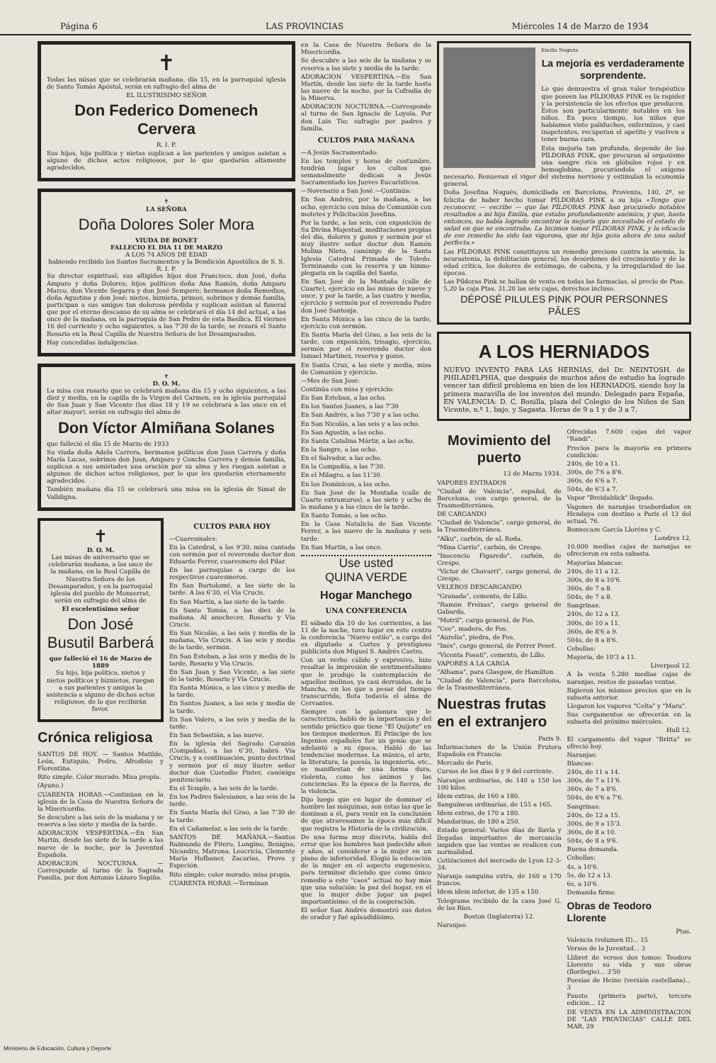Página 6 LAS PROVINCIAS Miércoles 14 de Marzo de 1934
✝
Todas las misas que se celebrarán mañana, día 15, en la parroquial iglesia de Santo Tomás Apóstol, serán en sufragio del alma de
EL ILUSTRISIMO SEÑOR
Don Federico Domenech Cervera
R. I. P.
Sus hijos, hija política y nietas suplican a los parientes y amigos asistan a alguno de dichos actos religiosos, por lo que quedarán altamente agradecidos.
✝
LA SEÑORA
Doña Dolores Soler Mora
VIUDA DE BONET
FALLECIO EL DIA 11 DE MARZO
A LOS 74 AÑOS DE EDAD
habiendo recibido los Santos Sacramentos y la Bendición Apostólica de S. S.
R. I. P.
Su director espiritual; sus afligidos hijos don Francisco, don José, doña Amparo y doña Dolores; hijos políticos doña Ana Ramón, doña Amparo Marco, don Vicente Segarra y don José Sempere; hermanos doña Remedios, doña Agustina y don José; nietos, biznieta, primos, sobrinos y demás familia, participan a sus amigos tan dolorosa pérdida y suplican asistan al funeral que por el eterno descanso de su alma se celebrará el día 14 del actual, a las once de la mañana, en la parroquia de San Pedro de esta Basílica. El viernes 16 del corriente y ocho siguientes, a las 7'30 de la tarde, se rezará el Santo Rosario en la Real Capilla de Nuestra Señora de los Desamparados.
Hay concedidas indulgencias.
✝
D. O. M.
La misa con rosario que se celebrará mañana día 15 y ocho siguientes, a las diez y media, en la capilla de la Virgen del Carmen, en la iglesia parroquial de San Juan y San Vicente (los días 18 y 19 se celebrará a las once en el altar mayor), serán en sufragio del alma de
Don Víctor Almiñana Solanes
que falleció el día 15 de Marzo de 1933
Su viuda doña Adela Carrera, hermanos políticos don Juan Carrera y doña María Lucas, sobrinos don Juan, Amparo y Concha Carrera y demás familia, suplican a sus amistades una oración por su alma y les ruegan asistan a algunos de dichos actos religiosos, por lo que les quedarán eternamente agradecidos.
También mañana día 15 se celebrará una misa en la iglesia de Simat de Valldigna.
✝
D. O. M.
Las misas de aniversario que se celebrarán mañana, a las once de la mañana, en la Real Capilla de Nuestra Señora de los Desamparados, y en la parroquial iglesia del pueblo de Monserrat, serán en sufragio del alma de
El excelentísimo señor
Don José Busutil Barberá
que falleció el 16 de Marzo de 1889
Su hijo, hija política, nietos y nietos políticos y biznietos, ruegan a sus parientes y amigos la asistencia a alguno de dichos actos religiosos, de lo que recibirán favor.
Crónica religiosa
SANTOS DE HOY. — Santos Matilde, León, Eutiquio, Pedro, Afrodisio y Florentina.
Rito simple. Color morado. Misa propia.
(Ayuno.)
CUARENTA HORAS.—Continúan en la iglesia de la Casa de Nuestra Señora de la Misericordia.
Se descubre a las seis de la mañana y se reserva a las siete y media de la tarde.
ADORACION VESPERTINA.—En San Martín, desde las siete de la tarde a las nueve de la noche, por la Juventud Española.
ADORACION NOCTURNA. — Corresponde al turno de la Sagrada Familia, por don Antonio Lázaro Sapiña.
CULTOS PARA HOY
—Cuaresmales:
En la Catedral, a las 9'30, misa cantada con sermón por el reverendo doctor don Eduardo Ferrer, cuaresmero del Pilar.
En las parroquias a cargo de los respectivos cuaresmeros.
En San Bartolomé, a las siete de la tarde. A las 6'30, el Vía Crucis.
En San Martín, a las siete de la tarde.
En Santo Tomás, a las diez de la mañana. Al anochecer, Rosario y Vía Crucis.
En San Nicolás, a las seis y media de la mañana, Vía Crucis. A las seis y media de la tarde, sermón.
En San Esteban, a las seis y media de la tarde, Rosario y Vía Crucis.
En San Juan y San Vicente, a las siete de la tarde, Rosario y Vía Crucis.
En Santa Mónica, a las cinco y media de la tarde.
En Santos Juanes, a las seis y media de la tarde.
En San Valero, a las seis y media de la tarde.
En San Sebastián, a las nueve.
En la iglesia del Sagrado Corazón (Compañía), a las 6'30, habrá Vía Crucis, y a continuación, punto doctrinal y sermón por el muy ilustre señor doctor don Custodio Pinter, canónigo penitenciario.
En el Temple, a las seis de la tarde.
En los Padres Salesianos, a las seis de la tarde.
En Santa María del Grao, a las 7'30 de la tarde.
En el Cañamelar, a las seis de la tarde.
SANTOS DE MAÑANA.—Santos Raimundo de Fitero, Longino, Benigno, Nicandro, Matrona, Leocricia, Clemente María Hofbaner, Zacarías, Provo y Especión.
Rito simple; color morado; misa propia.
CUARENTA HORAS.—Terminan
en la Casa de Nuestra Señora de la Misericordia.
Se descubre a las seis de la mañana y se reserva a las siete y media de la tarde.
ADORACION VESPERTINA.—En San Martín, desde las siete de la tarde hasta las nueve de la noche, por la Cofradía de la Minerva.
ADORACION NOCTURNA.—Corresponde al turno de San Ignacio de Loyola. Por don Luis Tío; sufragio por padres y familia.
CULTOS PARA MAÑANA
—A Jesús Sacramentado:
En los templos y horas de costumbre, tendrán lugar los cultos que semanalmente dedican a Jesús Sacramentado los Jueves Eucarísticos.
—Novenario a San José.—Continúa:
En San Andrés, por la mañana, a las ocho, ejercicio con misa de Comunión con motetes y Felicitación Josefina.
Por la tarde, a las seis, con exposición de Su Divina Majestad, meditaciones propias del día, dolores y gozos y sermón por el muy ilustre señor doctor don Ramón Molina Nieto, canónigo de la Santa Iglesia Catedral Primada de Toledo. Terminando con la reserva y un himno-plegaria en la capilla del Santo.
En San José de la Montaña (calle de Cuarte), ejercicio en las misas de nueve y once, y por la tarde, a las cuatro y media, ejercicio y sermón por el reverendo Padre don José Santonja.
En Santa Mónica a las cinco de la tarde, ejercicio con sermón.
En Santa María del Grao, a las seis de la tarde, con exposición, trisagio, ejercicio, sermón por el reverendo doctor don Ismael Martínez, reserva y gozos.
En Santa Cruz, a las siete y media, misa de Comunión y ejercicio.
—Mes de San José:
Continúa con misa y ejercicio:
En San Esteban, a las ocho.
En los Santos Juanes, a las 7'30
En San Andrés, a las 7'30 y a las ocho.
En San Nicolás, a las seis y a las ocho.
En San Agustín, a las ocho.
En Santa Catalina Mártir, a las ocho.
En la Sangre, a las ocho.
En el Salvador, a las ocho.
En la Compañía, a las 7'30.
En el Milagro, a las 11'30.
En los Dominicos, a las ocho.
En San José de la Montaña (calle de Cuarte extramuros), a las siete y ocho de la mañana y a las cinco de la tarde.
En Santo Tomás, a las ocho.
En la Casa Natalicia de San Vicente Ferrer, a las nueve de la mañana y seis tarde.
En San Martín, a las once.
Use usted
QUINA VERDE
Hogar Manchego
UNA CONFERENCIA
El sábado día 10 de los corrientes, a las 11 de la noche, tuvo lugar en este centro la conferencia "Nuevo estilo", a cargo del ex diputado a Cortes y prestigioso publicista don Miguel S. Andrés Castro.
Con un verbo cálido y expresivo, hizo resaltar la impresión de sentimentalismo que le produjo la contemplación de aquellos molinos, ya casi derruidos, de la Mancha, en los que a pesar del tiempo transcurrido, flota todavía el alma de Cervantes.
Siempre con la galanura que le caracteriza, habló de la importancia y del sentido práctico que tiene "El Quijote" en los tiempos modernos. El Príncipe de los Ingenios españoles fué un genio que se adelantó a su época. Habló de las tendencias modernas. La música, el arte, la literatura, la poesía, la ingeniería, etc., se manifiestan de una forma dura, violenta, como los ánimos y las conciencias. Es la época de la fuerza, de la violencia.
Dijo luego que en lugar de dominar el hombre las máquinas, son éstas las que le dominan a él, para venir en la conclusión de que atravesamos la época más difícil que registra la Historia de la civilización.
De una forma muy discreta, habla del error que los hombres han padecido años y años, al considerar a la mujer en un plano de inferioridad. Elogió la educación de la mujer en el aspecto eugenésico, para terminar diciendo que como único remedio a este "caos" actual no hay más que una solución: la paz del hogar, en el que la mujer debe jugar un papel importantísimo: el de la cooperación.
El señor San Andrés demostró sus dotes de orador y fué aplaudidísimo.
Emilia Nogués.
La mejoría es verdaderamente sorprendente.
Lo que demuestra el gran valor terapéutico que poseen las PÍLDORAS PINK es la rapidez y la persistencia de los efectos que producen. Estos son particularmente notables en los niños. En poco tiempo, los niños que habíamos visto paliduchos, enfermizos, y casi inapetentes, recuperan el apetito y vuelven a tener buena cara.
Esta mejoría tan profunda, depende de las PÍLDORAS PINK, que procuran al organismo una sangre rica en glóbulos rojos y en hemoglobina, procurándola el oxígeno necesario. Renuevan el vigor del sistema nervioso y estimulan la economía general.
Doña Josefina Nogués, domiciliada en Barcelona, Provenza, 140, 2º, se felicita de haber hecho tomar PÍLDORAS PINK a su hija «Tengo que reconocer, — escribe — que las PÍLDORAS PINK han procurado notables resultados a mi hija Emilia, que estaba profundamente anémica, y que, hasta entonces, no había logrado encontrar la mejoría que necesitaba el estado de salud en que se encontraba. La hicimos tomar PÍLDORAS PINK, y la eficacia de ese remedio ha sido tan vigorosa, que mi hija goza ahora de una salud perfecta.»
Las PÍLDORAS PINK constituyen un remedio precioso contra la anemia, la neurastenia, la debilitación general, los desórdenes del crecimiento y de la edad crítica, los dolores de estómago, de cabeza, y la irregularidad de las épocas.
Las Píldoras Pink se hallan de venta en todas las farmacias, al precio de Ptas. 5,20 la caja Ptas. 31,20 las seis cajas, derechos incluso.
DÉPOSÉ PILULES PINK POUR PERSONNES PÂLES
A LOS HERNIADOS
NUEVO INVENTO PARA LAS HERNIAS, del Dr. NEINTOSH, de PHILADELPHIA, que después de muchos años de estudio ha logrado vencer tan difícil problema en bien de los HERNIADOS, siendo hoy la primera maravilla de los inventos del mundo. Delegado para España, EN VALENCIA: D. C. Bonilla, plaza del Colegio de los Niños de San Vicente, n.º 1, bajo, y Sagasta. Horas de 9 a 1 y de 3 a 7.
Movimiento del puerto
13 de Marzo 1934.
VAPORES ENTRADOS
"Ciudad de Valencia", español, de Barcelona, con cargo general, de la Trasmediterránea.
DE CARGANDO
"Ciudad de Valencia", cargo general, de la Trasmediterránea.
"Alku", carbón, de aL Roda.
"Mina Carrio", carbón, de Crespo.
"Inocencio Figaredo", carbón, de Crespo.
"Víctor de Chavarri", cargo general, de Crespo.
VELEROS DESCARGANDO
"Granada", cemento, de Lillo.
"Ramón Freixas", cargo general de Gabarda.
"Motril", cargo general, de Fos.
"Cee", madera, de Fos.
"Aurelia", piedra, de Fos.
"Inés", cargo general, de Ferrer Peset.
"Vicenta Fosati", cemento, de Lillo.
VAPORES A LA CARGA
"Alhama", para Glasgow, de Hamilton.
"Ciudad de Valencia", para Barcelona, de la Trasmediterránea.
Nuestras frutas en el extranjero
París 9.
Informaciones de la Unión Frutera Española en Francia:
Mercado de París.
Cursos de los días 8 y 9 del corriente.
Naranjas ordinarias, de 140 a 150 los 100 kilos.
Idem extras, de 160 a 180.
Sanguíneas ordinarias, de 155 a 165.
Idem extras, de 170 a 180.
Mandarinas, de 180 a 250.
Estado general: Varios días de lluvia y llegadas importantes de mercancía impiden que las ventas se realicen con normalidad.
Cotizaciones del mercado de Lyon 12-3-34:
Naranja sanguina extra, de 160 a 170 francos.
Idem idem inferior, de 135 a 150.
Telegrama recibido de la casa José G. de los Ríos.
Boston (Inglaterra) 12.
Naranjas:
Ofrecidas 7.600 cajas del vapor "Randi".
Precios para la mayoría en primera condición:
240s, de 10 a 11.
300s, de 7'6 a 8'6.
360s, de 6'6 a 7.
504s, de 6'3 a 7.
Vapor "Breidablick" llegado.
Vagones de naranjas trasbordados en Hendaya con destino a París el 13 del actual, 76.
Bonnecaze García Lloréns y C.
Londres 12.
10.000 medias cajas de naranjas se ofrecieron en esta subasta.
Mayorías blancas:
240s, de 11 a 12.
300s, de 8 a 10'6.
360s, de 7 a 8.
504s, de 7 a 8.
Sangrinas:
240s, de 12 a 13.
300s, de 10 a 11.
360s, de 8'6 a 9.
504s, de 8 a 8'6.
Cebollas:
Mayoría, de 10'3 a 11.
Liverpool 12.
A la venta 5.280 medias cajas de naranjas, restos de pasadas ventas.
Rigieron los mismos precios que en la subasta anterior.
Llegaron los vapores "Celta" y "Maru".
Sus cargamentos se ofrecerán en la subasta del próximo miércoles.
Hull 12.
El cargamento del vapor "Britta" se ofreció hoy.
Naranjas:
Blancas:
240s, de 11 a 14.
300s, de 7 a 11'6.
360s, de 7 a 8'6.
504s, de 6'6 a 7'6.
Sangrinas:
240s, de 12 a 15.
300s, de 9 a 15'3.
360s, de 8 a 10.
504s, de 8 a 9'6.
Buena demanda.
Cebollas:
4s, a 10'6.
5s, de 12 a 13.
6s, a 10'6.
Demanda firme.
Obras de Teodoro Llorente
Ptas.
Valencia (volumen II)... 15
Versos de la Juventud... 3
Llibret de versos dos tomos: Teodoro Llorente su vida y sus obras (florilegio)... 3'50
Poesías de Heine (versión castellana)... 3
Fausto (primera parte), tercera edición... 12
DE VENTA EN LA ADMINISTRACION DE "LAS PROVINCIAS" CALLE DEL MAR, 29
Ministerio de Educación, Cultura y Deporte